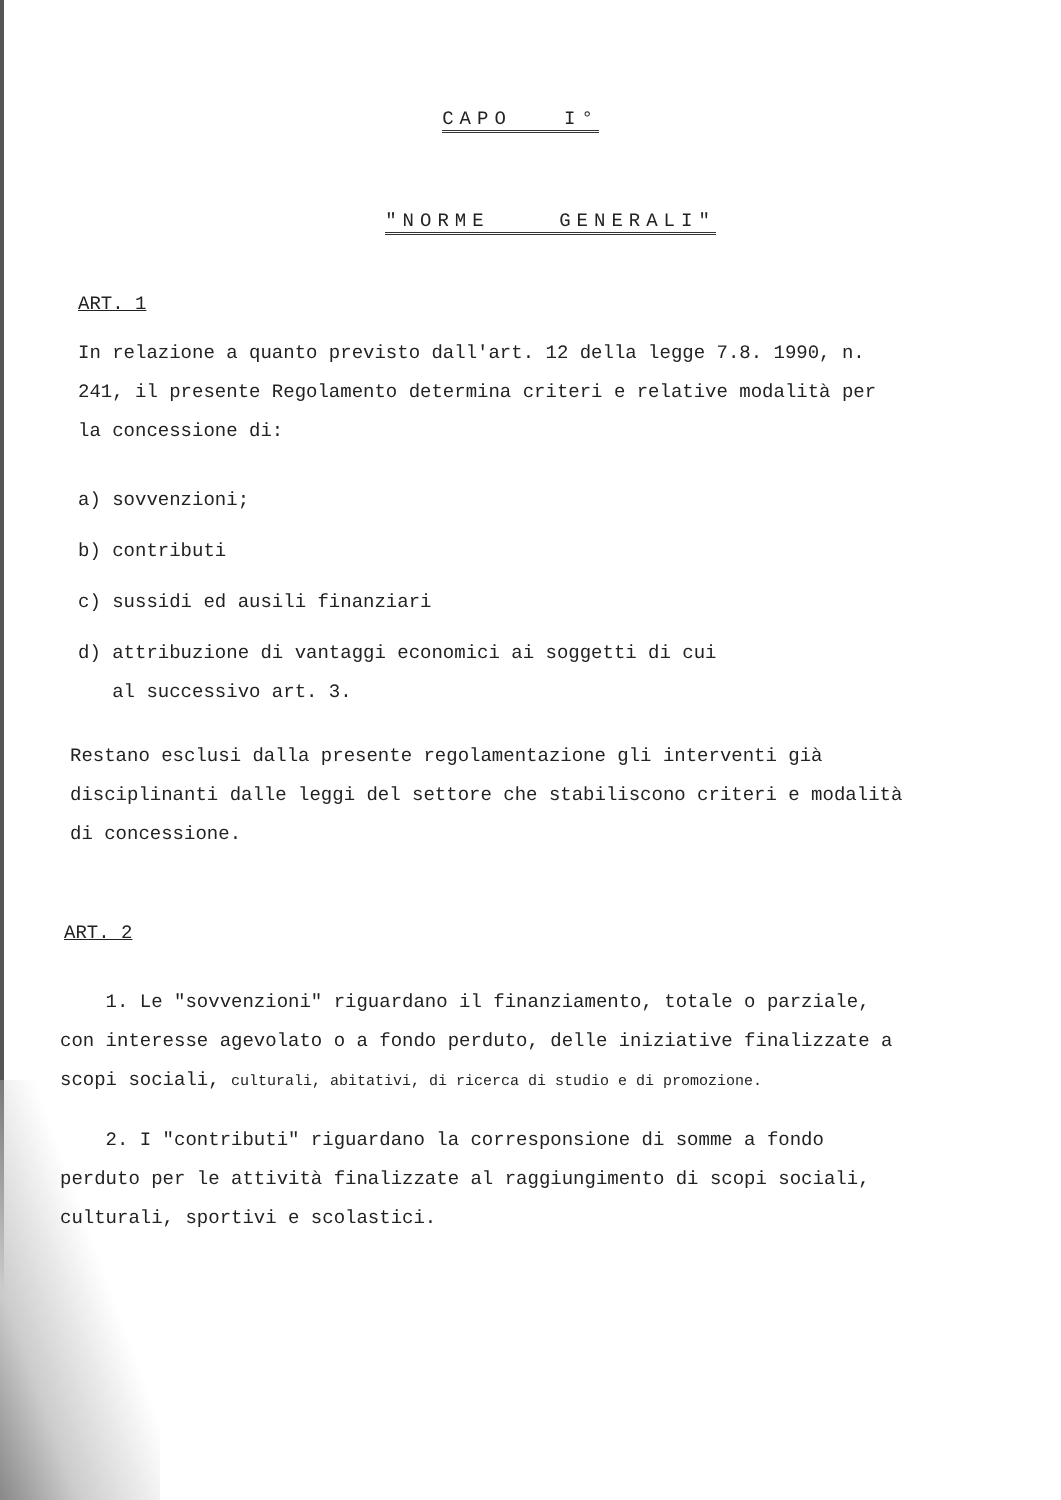CAPO I°
"NORME GENERALI"
ART. 1
In relazione a quanto previsto dall'art. 12 della legge 7.8. 1990, n. 241, il presente Regolamento determina criteri e relative modalità per la concessione di:
a) sovvenzioni;
b) contributi
c) sussidi ed ausili finanziari
d) attribuzione di vantaggi economici ai soggetti di cui
al successivo art. 3.
Restano esclusi dalla presente regolamentazione gli interventi già disciplinanti dalle leggi del settore che stabiliscono criteri e modalità di concessione.
ART. 2
1. Le "sovvenzioni" riguardano il finanziamento, totale o parziale, con interesse agevolato o a fondo perduto, delle iniziative finalizzate a scopi sociali, culturali, abitativi, di ricerca di studio e di promozione.
2. I "contributi" riguardano la corresponsione di somme a fondo perduto per le attività finalizzate al raggiungimento di scopi sociali, culturali, sportivi e scolastici.